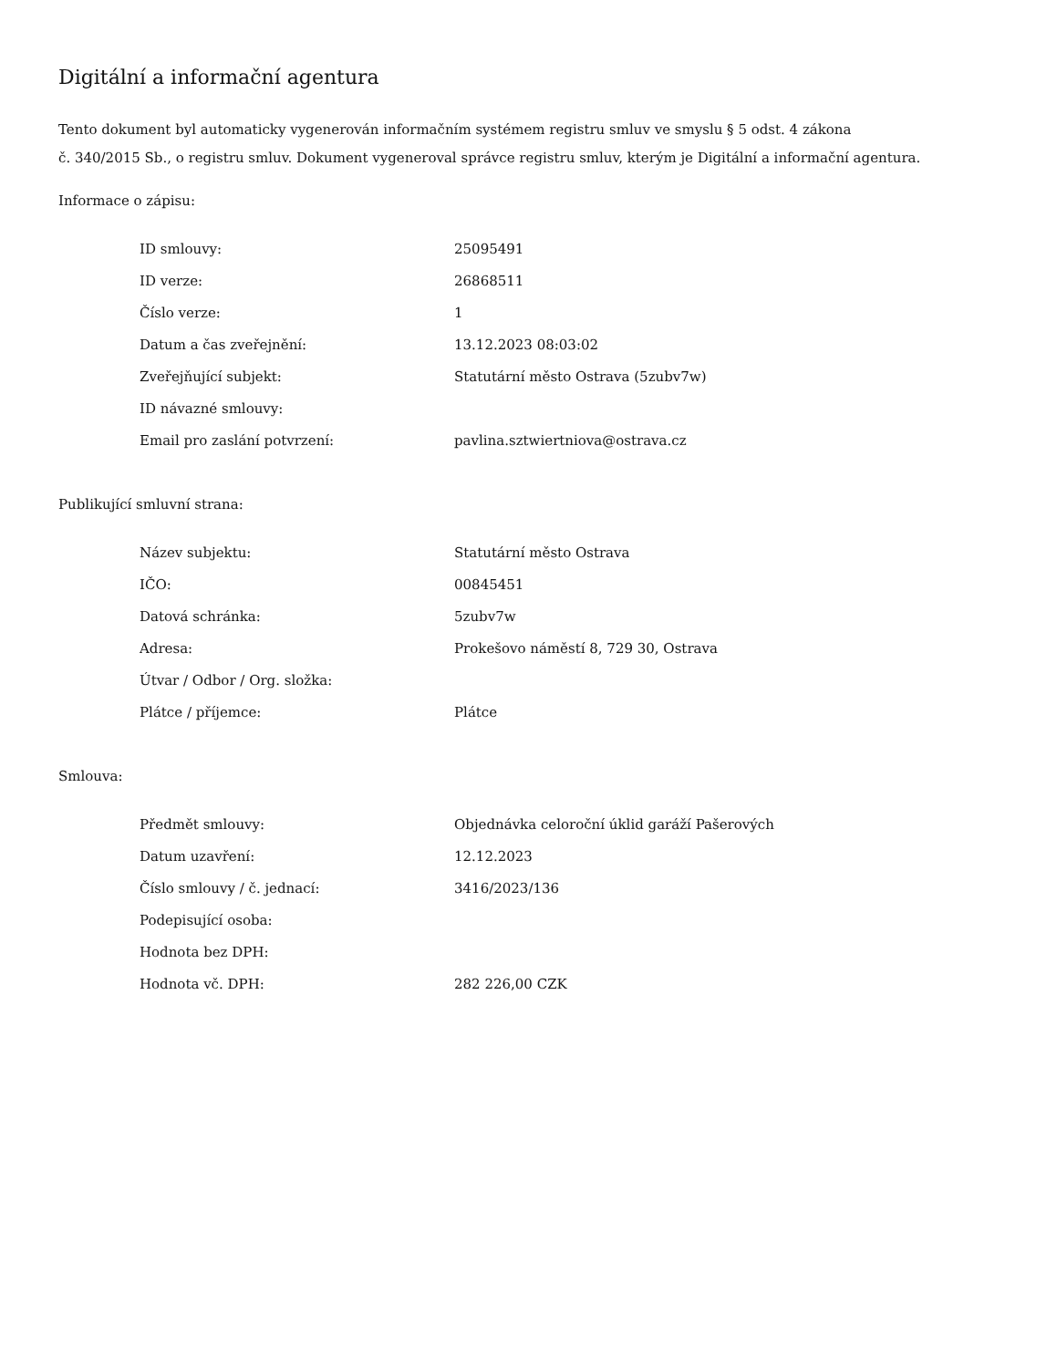Digitální a informační agentura
Tento dokument byl automaticky vygenerován informačním systémem registru smluv ve smyslu § 5 odst. 4 zákona
č. 340/2015 Sb., o registru smluv. Dokument vygeneroval správce registru smluv, kterým je Digitální a informační agentura.
Informace o zápisu:
| ID smlouvy: | 25095491 |
| ID verze: | 26868511 |
| Číslo verze: | 1 |
| Datum a čas zveřejnění: | 13.12.2023 08:03:02 |
| Zveřejňující subjekt: | Statutární město Ostrava (5zubv7w) |
| ID návazné smlouvy: | |
| Email pro zaslání potvrzení: | pavlina.sztwiertniova@ostrava.cz |
Publikující smluvní strana:
| Název subjektu: | Statutární město Ostrava |
| IČO: | 00845451 |
| Datová schránka: | 5zubv7w |
| Adresa: | Prokešovo náměstí 8, 729 30, Ostrava |
| Útvar / Odbor / Org. složka: | |
| Plátce / příjemce: | Plátce |
Smlouva:
| Předmět smlouvy: | Objednávka celoroční úklid garáží Pašerových |
| Datum uzavření: | 12.12.2023 |
| Číslo smlouvy / č. jednací: | 3416/2023/136 |
| Podepisující osoba: | |
| Hodnota bez DPH: | |
| Hodnota vč. DPH: | 282 226,00 CZK |